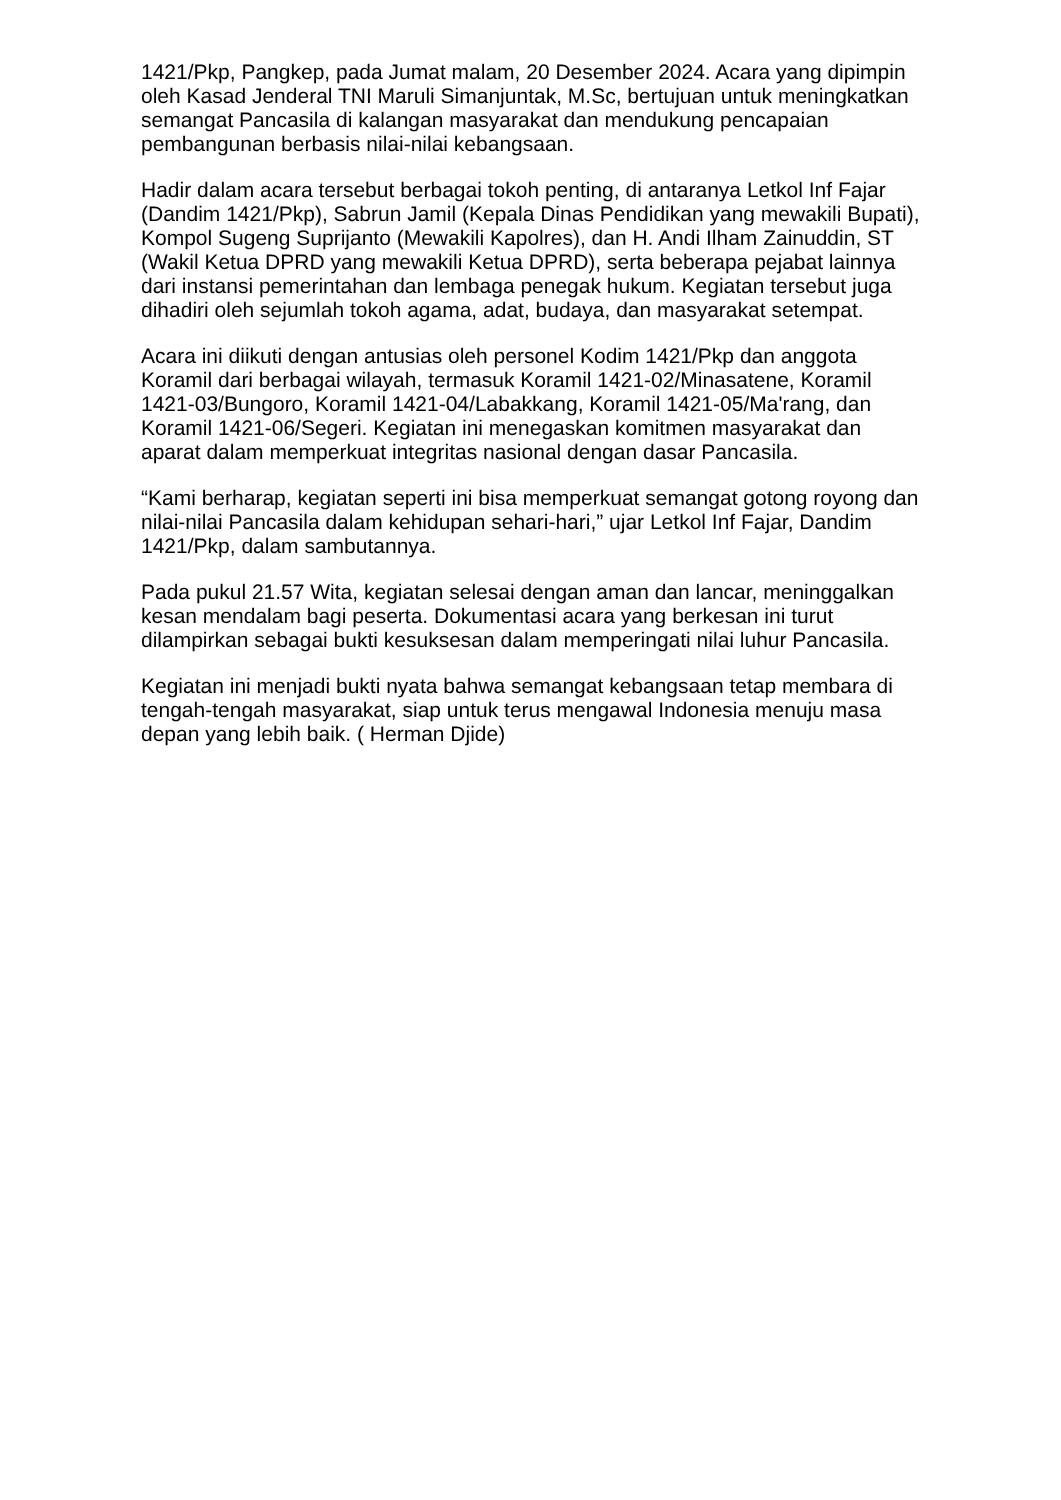1421/Pkp, Pangkep, pada Jumat malam, 20 Desember 2024. Acara yang dipimpin oleh Kasad Jenderal TNI Maruli Simanjuntak, M.Sc, bertujuan untuk meningkatkan semangat Pancasila di kalangan masyarakat dan mendukung pencapaian pembangunan berbasis nilai-nilai kebangsaan.
Hadir dalam acara tersebut berbagai tokoh penting, di antaranya Letkol Inf Fajar (Dandim 1421/Pkp), Sabrun Jamil (Kepala Dinas Pendidikan yang mewakili Bupati), Kompol Sugeng Suprijanto (Mewakili Kapolres), dan H. Andi Ilham Zainuddin, ST (Wakil Ketua DPRD yang mewakili Ketua DPRD), serta beberapa pejabat lainnya dari instansi pemerintahan dan lembaga penegak hukum. Kegiatan tersebut juga dihadiri oleh sejumlah tokoh agama, adat, budaya, dan masyarakat setempat.
Acara ini diikuti dengan antusias oleh personel Kodim 1421/Pkp dan anggota Koramil dari berbagai wilayah, termasuk Koramil 1421-02/Minasatene, Koramil 1421-03/Bungoro, Koramil 1421-04/Labakkang, Koramil 1421-05/Ma'rang, dan Koramil 1421-06/Segeri. Kegiatan ini menegaskan komitmen masyarakat dan aparat dalam memperkuat integritas nasional dengan dasar Pancasila.
“Kami berharap, kegiatan seperti ini bisa memperkuat semangat gotong royong dan nilai-nilai Pancasila dalam kehidupan sehari-hari,” ujar Letkol Inf Fajar, Dandim 1421/Pkp, dalam sambutannya.
Pada pukul 21.57 Wita, kegiatan selesai dengan aman dan lancar, meninggalkan kesan mendalam bagi peserta. Dokumentasi acara yang berkesan ini turut dilampirkan sebagai bukti kesuksesan dalam memperingati nilai luhur Pancasila.
Kegiatan ini menjadi bukti nyata bahwa semangat kebangsaan tetap membara di tengah-tengah masyarakat, siap untuk terus mengawal Indonesia menuju masa depan yang lebih baik. ( Herman Djide)